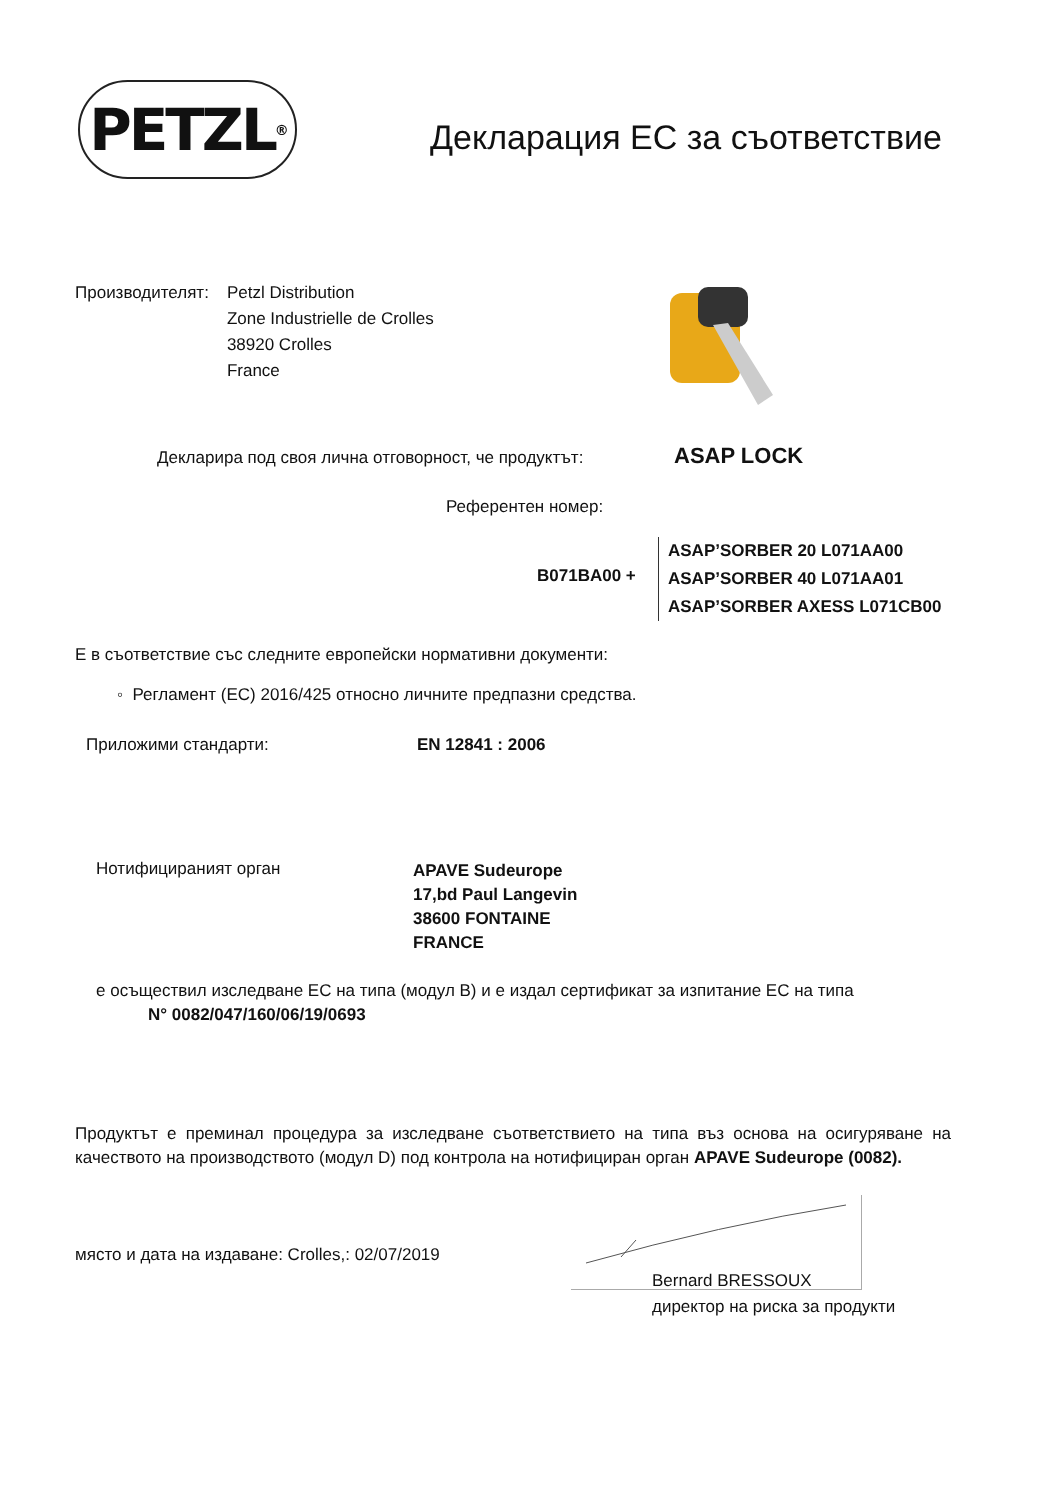PETZL<sup>®</sup> Декларация ЕС за съответствие
Производителят: Petzl Distribution
Zone Industrielle de Crolles
38920 Crolles
France
Декларира под своя лична отговорност, че продуктът:
ASAP LOCK
Референтен номер:
B071BA00 +
ASAP’SORBER 20 L071AA00
ASAP’SORBER 40 L071AA01
ASAP’SORBER AXESS L071CB00
Е в съответствие със следните европейски нормативни документи:
◦ Регламент (ЕС) 2016/425 относно личните предпазни средства.
Приложими стандарти: EN 12841 : 2006
Нотифицираният орган
APAVE Sudeurope
17,bd Paul Langevin
38600 FONTAINE
FRANCE
е осъществил изследване ЕС на типа (модул B) и е издал сертификат за изпитание ЕС на типа
N° 0082/047/160/06/19/0693
Продуктът е преминал процедура за изследване съответствието на типа въз основа на осигуряване на качеството на производството (модул D) под контрола на нотифициран орган APAVE Sudeurope (0082).
място и дата на издаване: Crolles,: 02/07/2019
Bernard BRESSOUX
директор на риска за продукти